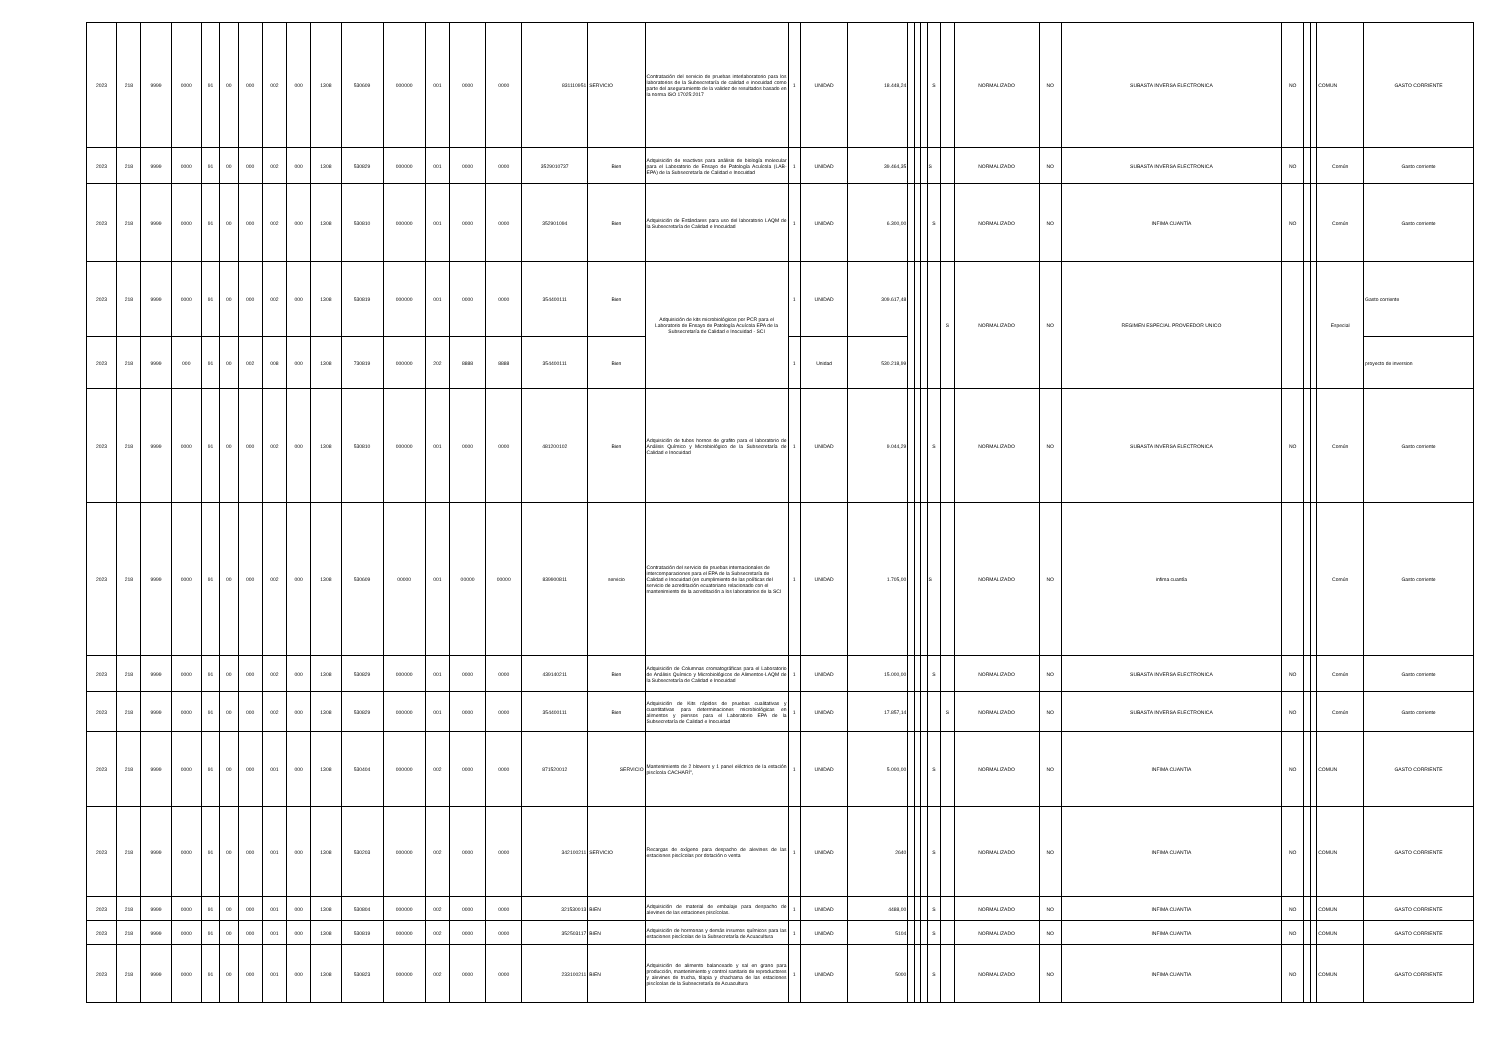| 2023 | 218 | 9999 | 0000 | 91 | 00 | 000 | 002 | 000 | 1308 | 530609 | 000000 | 001 | 0000 | 0000 | 831110951 | SERVICIO | Contratación del servicio de pruebas interlaboratorio para los laboratorios de la Subsecretaría de calidad e inocuidad como parte del aseguramiento de la validez de resultados basado en la norma ISO 17025:2017 | 1 | UNIDAD | 18.448,24 | | | | S | | NORMALIZADO | NO | SUBASTA INVERSA ELECTRONICA | NO | | | COMUN | GASTO CORRIENTE |
| 2023 | 218 | 9999 | 0000 | 91 | 00 | 000 | 002 | 000 | 1308 | 530829 | 000000 | 001 | 0000 | 0000 | 3529010737 | Bien | Adquisición de reactivos para análisis de biología molecular para el Laboratorio de Ensayo de Patología Acuícola (LAB-EPA) de la Subsecretaría de Calidad e Inocuidad | 1 | UNIDAD | 39.464,35 | | | | S | | NORMALIZADO | NO | SUBASTA INVERSA ELECTRONICA | NO | | | Común | Gasto corriente |
| 2023 | 218 | 9999 | 0000 | 91 | 00 | 000 | 002 | 000 | 1308 | 530810 | 000000 | 001 | 0000 | 0000 | 352901094 | Bien | Adquisición de Estándares para uso del laboratorio LAQM de la Subsecretaría de Calidad e Inocuidad | 1 | UNIDAD | 6.300,00 | | | | S | | NORMALIZADO | NO | INFIMA CUANTÍA | NO | | | Común | Gasto corriente |
| 2023 | 218 | 9999 | 0000 | 91 | 00 | 000 | 002 | 000 | 1308 | 530819 | 000000 | 001 | 0000 | 0000 | 354400111 | Bien | Adquisición de kits microbiológicos por PCR para el Laboratorio de Ensayo de Patología Acuícola EPA de la Subsecretaría de Calidad e Inocuidad - SCI | 1 | UNIDAD | 309.617,48 | | | | | S | NORMALIZADO | NO | REGIMEN ESPECIAL PROVEEDOR UNICO | | | | Especial | Gasto corriente |
| 2023 | 218 | 9999 | 000 | 91 | 00 | 002 | 008 | 000 | 1308 | 730819 | 000000 | 202 | 8888 | 8888 | 354400111 | Bien | | 1 | Unidad | 530.218,99 | | | | | | | | | | | | | proyecto de inversion |
| 2023 | 218 | 9999 | 0000 | 91 | 00 | 000 | 002 | 000 | 1308 | 530810 | 000000 | 001 | 0000 | 0000 | 481200102 | Bien | Adquisición de tubos hornos de grafito para el laboratorio de Análisis Químico y Microbiológico de la Subsecretaría de Calidad e Inocuidad | 1 | UNIDAD | 9.044,29 | | | | S | | NORMALIZADO | NO | SUBASTA INVERSA ELECTRONICA | NO | | | Común | Gasto corriente |
| 2023 | 218 | 9999 | 0000 | 91 | 00 | 000 | 002 | 000 | 1308 | 530609 | 00000 | 001 | 00000 | 00000 | 839900811 | servicio | Contratación del servicio de pruebas internacionales de intercomparaciones para el EPA de la Subsecretaría de Calidad e Inocuidad (en cumplimiento de las políticas del servicio de acreditación ecuatoriano relacionado con el mantenimiento de la acreditación a los laboratorios de la SCI | 1 | UNIDAD | 1.705,00 | | | | S | | NORMALIZADO | NO | infima cuantía | | | | Común | Gasto corriente |
| 2023 | 218 | 9999 | 0000 | 91 | 00 | 000 | 002 | 000 | 1308 | 530829 | 000000 | 001 | 0000 | 0000 | 439140211 | Bien | Adquisición de Columnas cromatográficas para el Laboratorio de Análisis Químico y Microbiológicos de Alimentos-LAQM de la Subsecretaría de Calidad e Inocuidad | 1 | UNIDAD | 15.000,00 | | | | S | | NORMALIZADO | NO | SUBASTA INVERSA ELECTRONICA | NO | | | Común | Gasto corriente |
| 2023 | 218 | 9999 | 0000 | 91 | 00 | 000 | 002 | 000 | 1308 | 530829 | 000000 | 001 | 0000 | 0000 | 354400111 | Bien | Adquisición de Kits rápidos de pruebas cualitativas y cuantitativas para determinaciones microbiológicas en alimentos y piensos para el Laboratorio EPA de la Subsecretaría de Calidad e Inocuidad | 1 | UNIDAD | 17.857,14 | | | | | S | NORMALIZADO | NO | SUBASTA INVERSA ELECTRONICA | NO | | | Común | Gasto corriente |
| 2023 | 218 | 9999 | 0000 | 91 | 00 | 000 | 001 | 000 | 1308 | 530404 | 000000 | 002 | 0000 | 0000 | 871520012 | SERVICIO | Mantenimiento de 2 blowers y 1 panel eléctrico de la estación piscícola CACHARÍ", | 1 | UNIDAD | 5.000,00 | | | | S | | NORMALIZADO | NO | INFIMA CUANTIA | NO | | | COMUN | GASTO CORRIENTE |
| 2023 | 218 | 9999 | 0000 | 91 | 00 | 000 | 001 | 000 | 1308 | 530203 | 000000 | 002 | 0000 | 0000 | 342100211 | SERVICIO | Recargas de oxígeno para despacho de alevines de las estaciones piscícolas por dotación o venta | 1 | UNIDAD | 2640 | | | | S | | NORMALIZADO | NO | INFIMA CUANTIA | NO | | | COMUN | GASTO CORRIENTE |
| 2023 | 218 | 9999 | 0000 | 91 | 00 | 000 | 001 | 000 | 1308 | 530804 | 000000 | 002 | 0000 | 0000 | 321530013 | BIEN | Adquisición de material de embalaje para despacho de alevines de las estaciones piscícolas. | 1 | UNIDAD | 4488,00 | | | | S | | NORMALIZADO | NO | INFIMA CUANTIA | NO | | | COMUN | GASTO CORRIENTE |
| 2023 | 218 | 9999 | 0000 | 91 | 00 | 000 | 001 | 000 | 1308 | 530819 | 000000 | 002 | 0000 | 0000 | 352503117 | BIEN | Adquisición de hormonas y demás insumos químicos para las estaciones piscícolas de la Subsecretaría de Acuacultura | 1 | UNIDAD | 5104 | | | | S | | NORMALIZADO | NO | INFIMA CUANTIA | NO | | | COMUN | GASTO CORRIENTE |
| 2023 | 218 | 9999 | 0000 | 91 | 00 | 000 | 001 | 000 | 1308 | 530823 | 000000 | 002 | 0000 | 0000 | 233100211 | BIEN | Adquisición de alimento balanceado y sal en grano para producción, mantenimiento y control sanitario de reproductores y alevines de trucha, tilapia y chachama de las estaciones piscícolas de la Subsecretaría de Acuacultura | 1 | UNIDAD | 5000 | | | | S | | NORMALIZADO | NO | INFIMA CUANTIA | NO | | | COMUN | GASTO CORRIENTE |